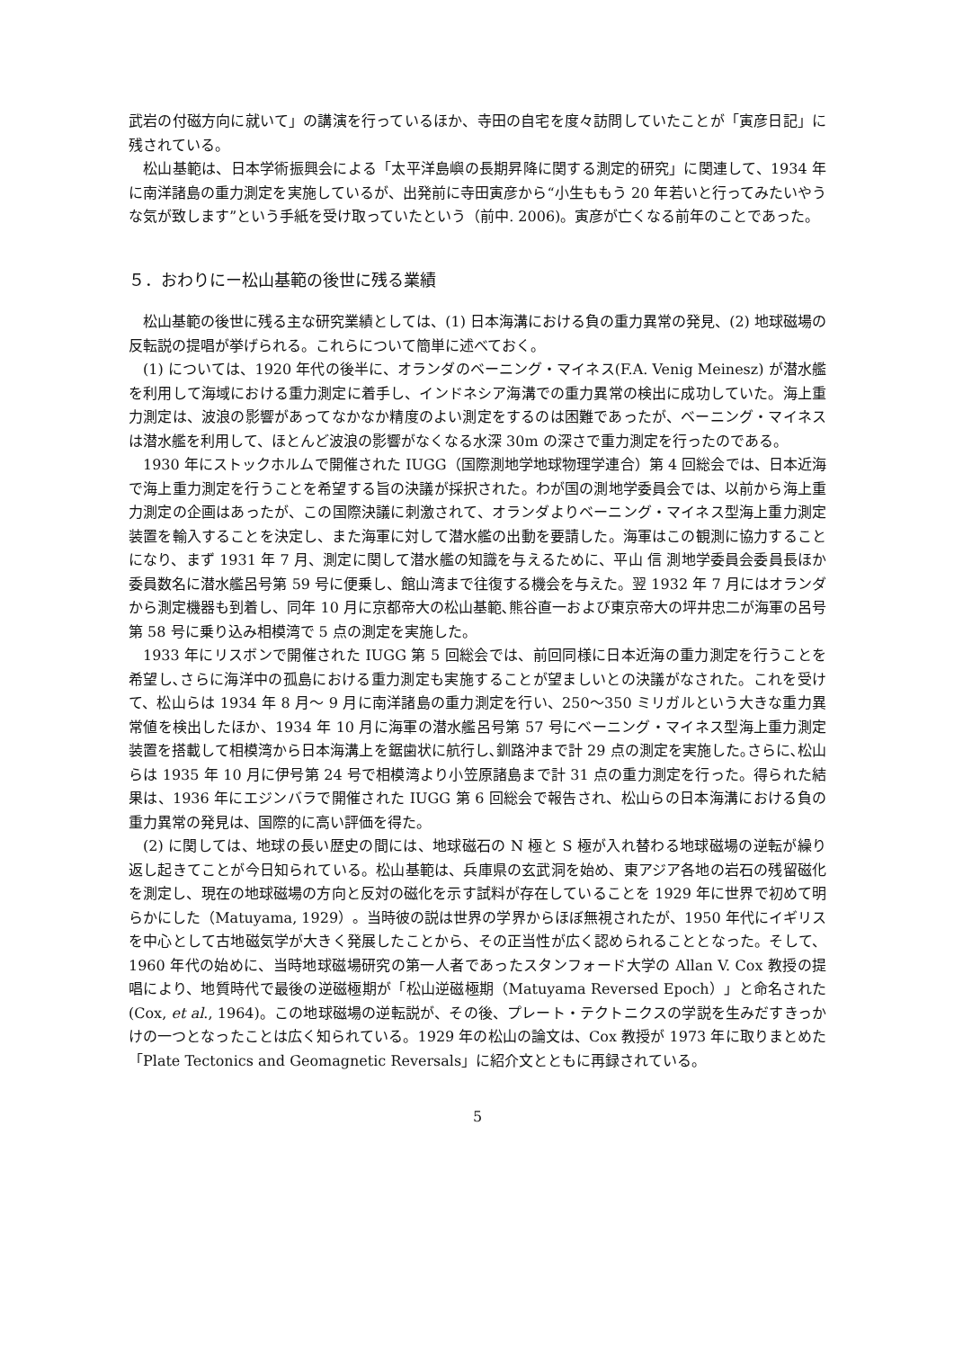武岩の付磁方向に就いて」の講演を行っているほか、寺田の自宅を度々訪問していたことが「寅彦日記」に残されている。
松山基範は、日本学術振興会による「太平洋島嶼の長期昇降に関する測定的研究」に関連して、1934 年に南洋諸島の重力測定を実施しているが、出発前に寺田寅彦から“小生ももう 20 年若いと行ってみたいやうな気が致します”という手紙を受け取っていたという（前中. 2006)。寅彦が亡くなる前年のことであった。
５．おわりにー松山基範の後世に残る業績
松山基範の後世に残る主な研究業績としては、(1) 日本海溝における負の重力異常の発見、(2) 地球磁場の反転説の提唱が挙げられる。これらについて簡単に述べておく。
(1) については、1920 年代の後半に、オランダのベーニング・マイネス(F.A. Venig Meinesz) が潜水艦を利用して海域における重力測定に着手し、インドネシア海溝での重力異常の検出に成功していた。海上重力測定は、波浪の影響があってなかなか精度のよい測定をするのは困難であったが、ベーニング・マイネスは潜水艦を利用して、ほとんど波浪の影響がなくなる水深 30m の深さで重力測定を行ったのである。
1930 年にストックホルムで開催された IUGG（国際測地学地球物理学連合）第 4 回総会では、日本近海で海上重力測定を行うことを希望する旨の決議が採択された。わが国の測地学委員会では、以前から海上重力測定の企画はあったが、この国際決議に刺激されて、オランダよりベーニング・マイネス型海上重力測定装置を輸入することを決定し、また海軍に対して潜水艦の出動を要請した。海軍はこの観測に協力することになり、まず 1931 年 7 月、測定に関して潜水艦の知識を与えるために、平山 信 測地学委員会委員長ほか委員数名に潜水艦呂号第 59 号に便乗し、館山湾まで往復する機会を与えた。翌 1932 年 7 月にはオランダから測定機器も到着し、同年 10 月に京都帝大の松山基範､熊谷直一および東京帝大の坪井忠二が海軍の呂号第 58 号に乗り込み相模湾で 5 点の測定を実施した。
1933 年にリスボンで開催された IUGG 第 5 回総会では、前回同様に日本近海の重力測定を行うことを希望し､さらに海洋中の孤島における重力測定も実施することが望ましいとの決議がなされた。これを受けて、松山らは 1934 年 8 月～ 9 月に南洋諸島の重力測定を行い、250～350 ミリガルという大きな重力異常値を検出したほか、1934 年 10 月に海軍の潜水艦呂号第 57 号にベーニング・マイネス型海上重力測定装置を搭載して相模湾から日本海溝上を鋸歯状に航行し､釧路沖まで計 29 点の測定を実施した｡さらに､松山らは 1935 年 10 月に伊号第 24 号で相模湾より小笠原諸島まで計 31 点の重力測定を行った。得られた結果は、1936 年にエジンバラで開催された IUGG 第 6 回総会で報告され、松山らの日本海溝における負の重力異常の発見は、国際的に高い評価を得た。
(2) に関しては、地球の長い歴史の間には、地球磁石の N 極と S 極が入れ替わる地球磁場の逆転が繰り返し起きてことが今日知られている。松山基範は、兵庫県の玄武洞を始め、東アジア各地の岩石の残留磁化を測定し、現在の地球磁場の方向と反対の磁化を示す試料が存在していることを 1929 年に世界で初めて明らかにした（Matuyama, 1929）。当時彼の説は世界の学界からほぼ無視されたが、1950 年代にイギリスを中心として古地磁気学が大きく発展したことから、その正当性が広く認められることとなった。そして、1960 年代の始めに、当時地球磁場研究の第一人者であったスタンフォード大学の Allan V. Cox 教授の提唱により、地質時代で最後の逆磁極期が「松山逆磁極期（Matuyama Reversed Epoch）」と命名された(Cox, et al., 1964)。この地球磁場の逆転説が、その後、プレート・テクトニクスの学説を生みだすきっかけの一つとなったことは広く知られている。1929 年の松山の論文は、Cox 教授が 1973 年に取りまとめた「Plate Tectonics and Geomagnetic Reversals」に紹介文とともに再録されている。
5